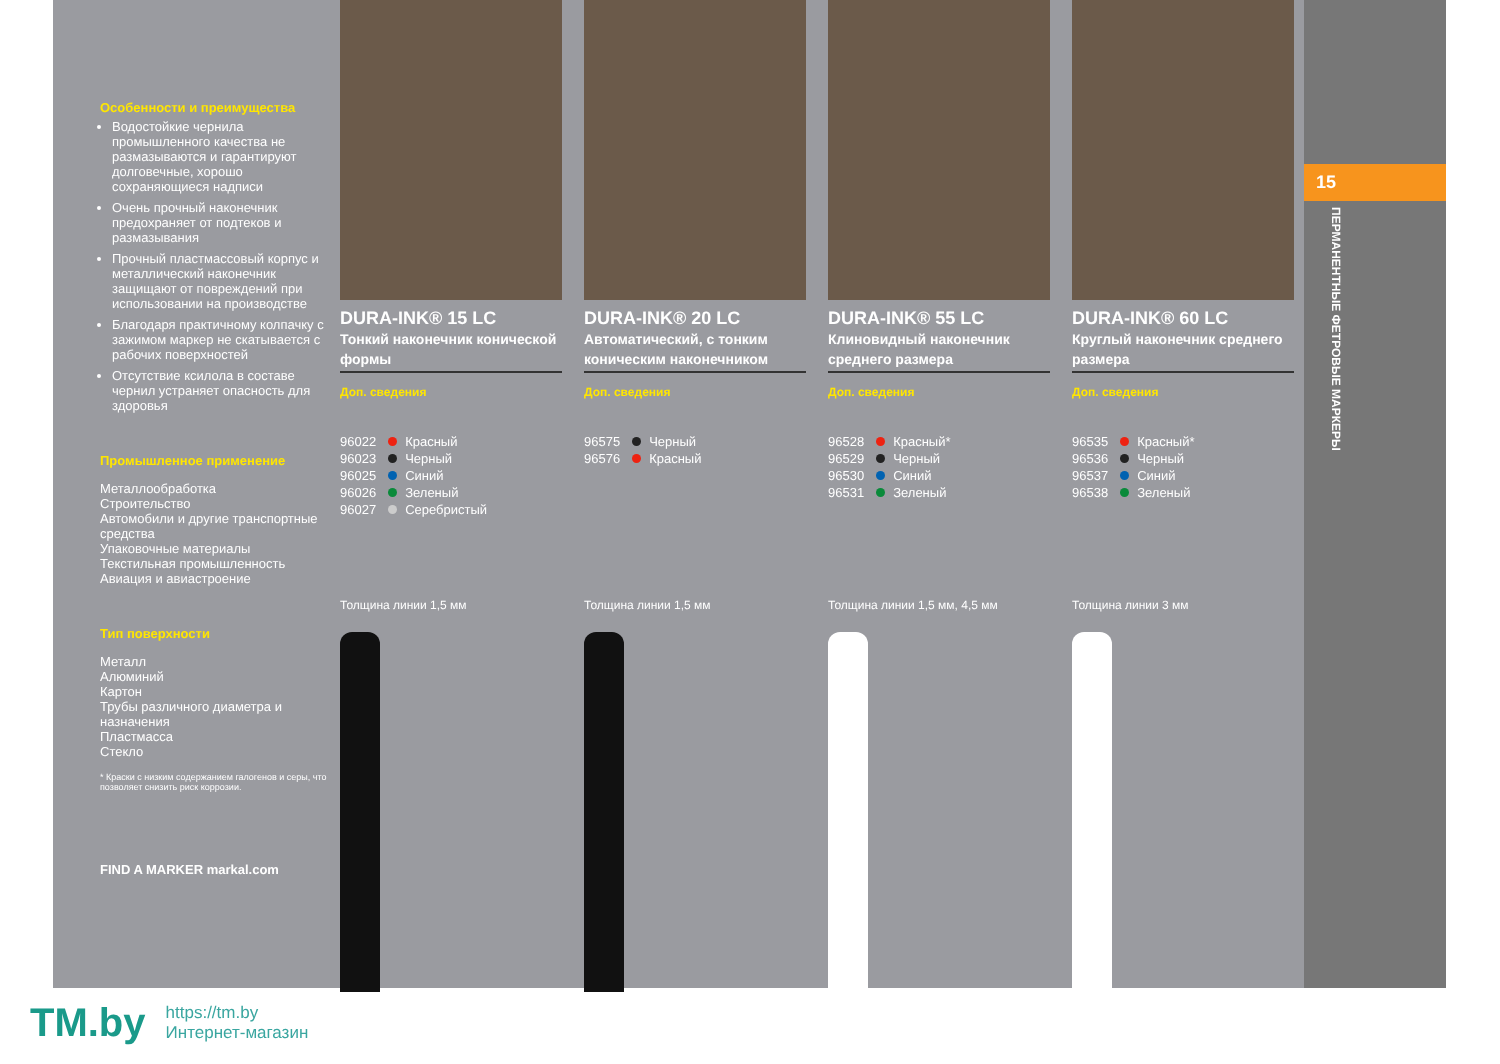Особенности и преимущества
Водостойкие чернила промышленного качества не размазываются и гарантируют долговечные, хорошо сохраняющиеся надписи
Очень прочный наконечник предохраняет от подтеков и размазывания
Прочный пластмассовый корпус и металлический наконечник защищают от повреждений при использовании на производстве
Благодаря практичному колпачку с зажимом маркер не скатывается с рабочих поверхностей
Отсутствие ксилола в составе чернил устраняет опасность для здоровья
Промышленное применение
Металлообработка
Строительство
Автомобили и другие транспортные средства
Упаковочные материалы
Текстильная промышленность
Авиация и авиастроение
Тип поверхности
Металл
Алюминий
Картон
Трубы различного диаметра и назначения
Пластмасса
Стекло
* Краски с низким содержанием галогенов и серы, что позволяет снизить риск коррозии.
FIND A MARKER markal.com
DURA-INK® 15 LC
Тонкий наконечник конической формы
Доп. сведения
96022 Красный
96023 Черный
96025 Синий
96026 Зеленый
96027 Серебристый
Толщина линии 1,5 мм
DURA-INK® 20 LC
Автоматический, с тонким коническим наконечником
Доп. сведения
96575 Черный
96576 Красный
Толщина линии 1,5 мм
DURA-INK® 55 LC
Клиновидный наконечник среднего размера
Доп. сведения
96528 Красный*
96529 Черный
96530 Синий
96531 Зеленый
Толщина линии 1,5 мм, 4,5 мм
DURA-INK® 60 LC
Круглый наконечник среднего размера
Доп. сведения
96535 Красный*
96536 Черный
96537 Синий
96538 Зеленый
Толщина линии 3 мм
15
ПЕРМАНЕНТНЫЕ ФЕТРОВЫЕ МАРКЕРЫ
TM.by https://tm.by
Интернет-магазин